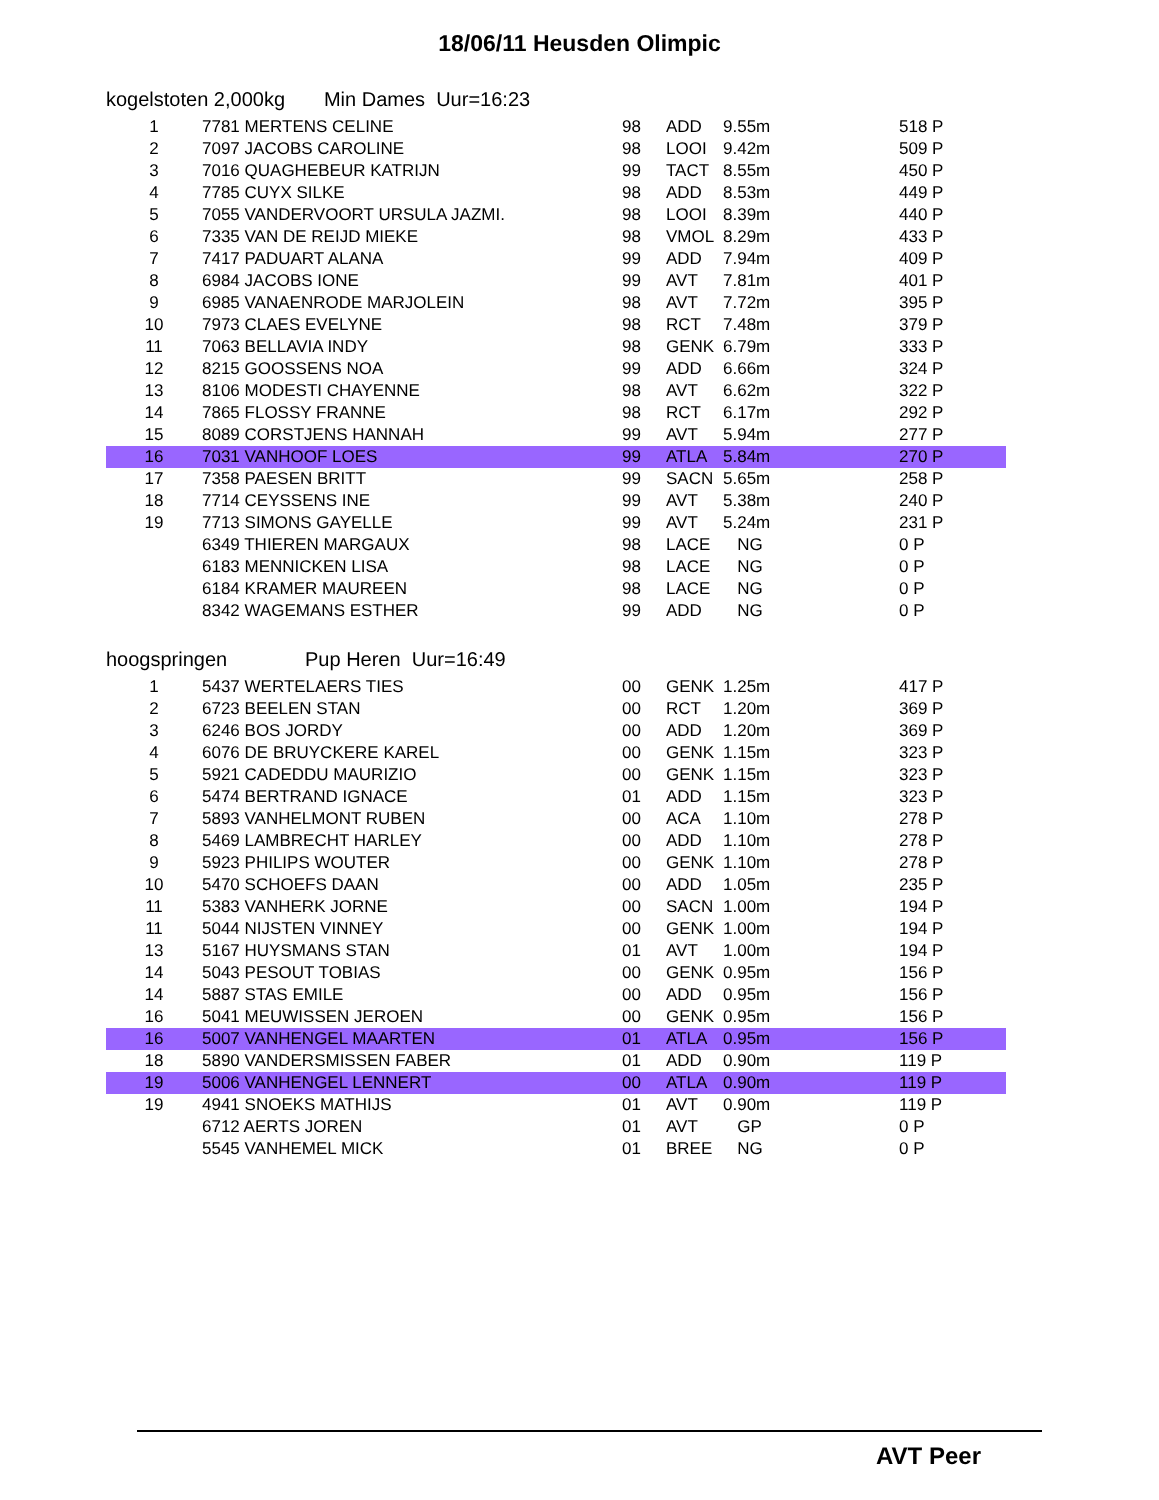18/06/11 Heusden Olimpic
kogelstoten 2,000kg Min Dames Uur=16:23
| 1 | 7781 MERTENS CELINE | 98 | ADD | 9.55m | | 518 P |
| 2 | 7097 JACOBS CAROLINE | 98 | LOOI | 9.42m | | 509 P |
| 3 | 7016 QUAGHEBEUR KATRIJN | 99 | TACT | 8.55m | | 450 P |
| 4 | 7785 CUYX SILKE | 98 | ADD | 8.53m | | 449 P |
| 5 | 7055 VANDERVOORT URSULA JAZMI. | 98 | LOOI | 8.39m | | 440 P |
| 6 | 7335 VAN DE REIJD MIEKE | 98 | VMOL | 8.29m | | 433 P |
| 7 | 7417 PADUART ALANA | 99 | ADD | 7.94m | | 409 P |
| 8 | 6984 JACOBS IONE | 99 | AVT | 7.81m | | 401 P |
| 9 | 6985 VANAENRODE MARJOLEIN | 98 | AVT | 7.72m | | 395 P |
| 10 | 7973 CLAES EVELYNE | 98 | RCT | 7.48m | | 379 P |
| 11 | 7063 BELLAVIA INDY | 98 | GENK | 6.79m | | 333 P |
| 12 | 8215 GOOSSENS NOA | 99 | ADD | 6.66m | | 324 P |
| 13 | 8106 MODESTI CHAYENNE | 98 | AVT | 6.62m | | 322 P |
| 14 | 7865 FLOSSY FRANNE | 98 | RCT | 6.17m | | 292 P |
| 15 | 8089 CORSTJENS HANNAH | 99 | AVT | 5.94m | | 277 P |
| 16 | 7031 VANHOOF LOES | 99 | ATLA | 5.84m | | 270 P |
| 17 | 7358 PAESEN BRITT | 99 | SACN | 5.65m | | 258 P |
| 18 | 7714 CEYSSENS INE | 99 | AVT | 5.38m | | 240 P |
| 19 | 7713 SIMONS GAYELLE | 99 | AVT | 5.24m | | 231 P |
| | 6349 THIEREN MARGAUX | 98 | LACE | NG | | 0 P |
| | 6183 MENNICKEN LISA | 98 | LACE | NG | | 0 P |
| | 6184 KRAMER MAUREEN | 98 | LACE | NG | | 0 P |
| | 8342 WAGEMANS ESTHER | 99 | ADD | NG | | 0 P |
hoogspringen Pup Heren Uur=16:49
| 1 | 5437 WERTELAERS TIES | 00 | GENK | 1.25m | | 417 P |
| 2 | 6723 BEELEN STAN | 00 | RCT | 1.20m | | 369 P |
| 3 | 6246 BOS JORDY | 00 | ADD | 1.20m | | 369 P |
| 4 | 6076 DE BRUYCKERE KAREL | 00 | GENK | 1.15m | | 323 P |
| 5 | 5921 CADEDDU MAURIZIO | 00 | GENK | 1.15m | | 323 P |
| 6 | 5474 BERTRAND IGNACE | 01 | ADD | 1.15m | | 323 P |
| 7 | 5893 VANHELMONT RUBEN | 00 | ACA | 1.10m | | 278 P |
| 8 | 5469 LAMBRECHT HARLEY | 00 | ADD | 1.10m | | 278 P |
| 9 | 5923 PHILIPS WOUTER | 00 | GENK | 1.10m | | 278 P |
| 10 | 5470 SCHOEFS DAAN | 00 | ADD | 1.05m | | 235 P |
| 11 | 5383 VANHERK JORNE | 00 | SACN | 1.00m | | 194 P |
| 11 | 5044 NIJSTEN VINNEY | 00 | GENK | 1.00m | | 194 P |
| 13 | 5167 HUYSMANS STAN | 01 | AVT | 1.00m | | 194 P |
| 14 | 5043 PESOUT TOBIAS | 00 | GENK | 0.95m | | 156 P |
| 14 | 5887 STAS EMILE | 00 | ADD | 0.95m | | 156 P |
| 16 | 5041 MEUWISSEN JEROEN | 00 | GENK | 0.95m | | 156 P |
| 16 | 5007 VANHENGEL MAARTEN | 01 | ATLA | 0.95m | | 156 P |
| 18 | 5890 VANDERSMISSEN FABER | 01 | ADD | 0.90m | | 119 P |
| 19 | 5006 VANHENGEL LENNERT | 00 | ATLA | 0.90m | | 119 P |
| 19 | 4941 SNOEKS MATHIJS | 01 | AVT | 0.90m | | 119 P |
| | 6712 AERTS JOREN | 01 | AVT | GP | | 0 P |
| | 5545 VANHEMEL MICK | 01 | BREE | NG | | 0 P |
AVT Peer